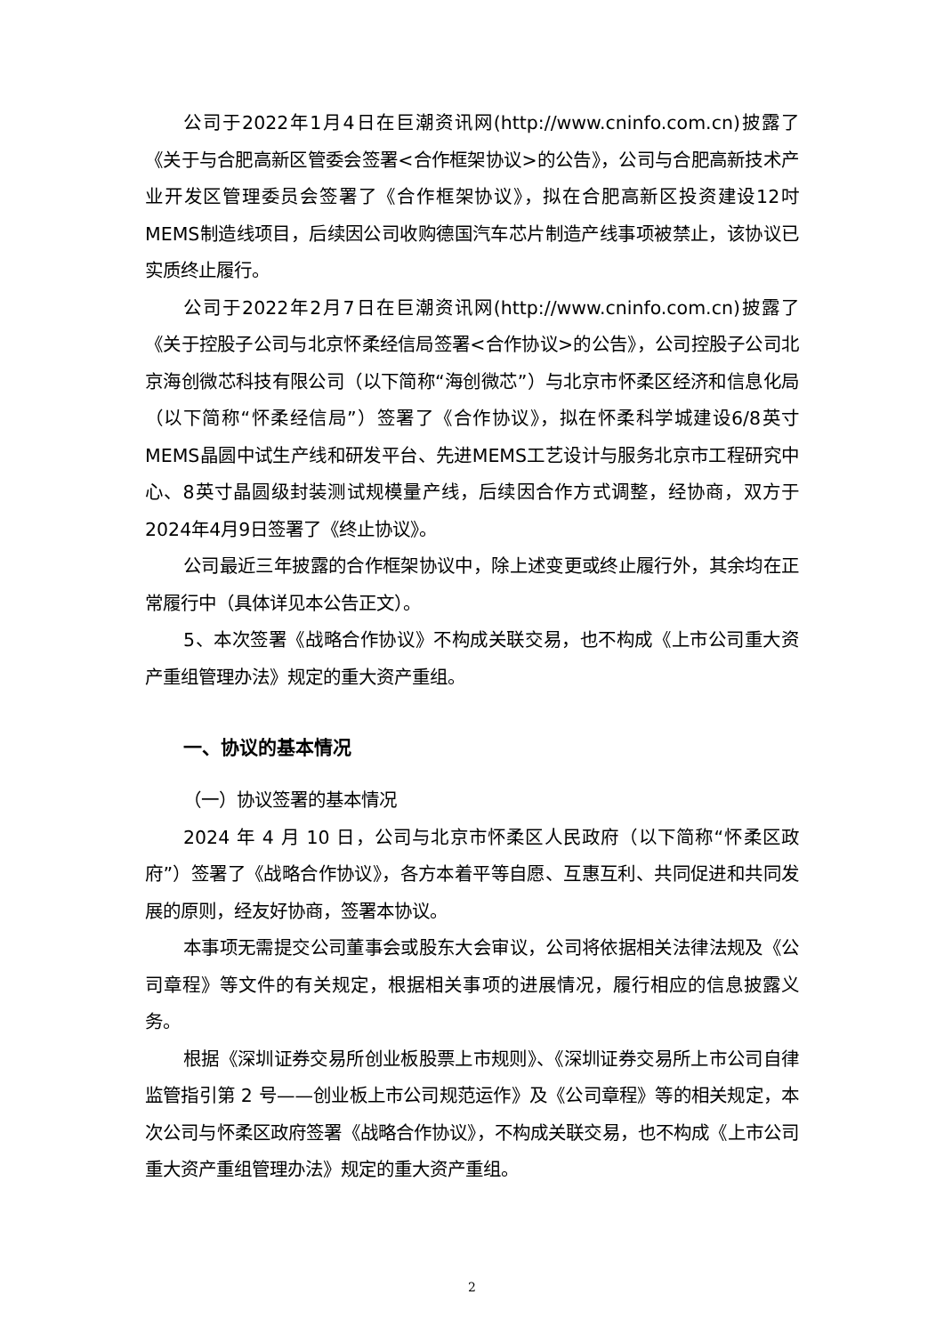公司于2022年1月4日在巨潮资讯网(http://www.cninfo.com.cn)披露了《关于与合肥高新区管委会签署<合作框架协议>的公告》，公司与合肥高新技术产业开发区管理委员会签署了《合作框架协议》，拟在合肥高新区投资建设12吋MEMS制造线项目，后续因公司收购德国汽车芯片制造产线事项被禁止，该协议已实质终止履行。
公司于2022年2月7日在巨潮资讯网(http://www.cninfo.com.cn)披露了《关于控股子公司与北京怀柔经信局签署<合作协议>的公告》，公司控股子公司北京海创微芯科技有限公司（以下简称“海创微芯”）与北京市怀柔区经济和信息化局（以下简称“怀柔经信局”）签署了《合作协议》，拟在怀柔科学城建设6/8英寸MEMS晶圆中试生产线和研发平台、先进MEMS工艺设计与服务北京市工程研究中心、8英寸晶圆级封装测试规模量产线，后续因合作方式调整，经协商，双方于2024年4月9日签署了《终止协议》。
公司最近三年披露的合作框架协议中，除上述变更或终止履行外，其余均在正常履行中（具体详见本公告正文）。
5、本次签署《战略合作协议》不构成关联交易，也不构成《上市公司重大资产重组管理办法》规定的重大资产重组。
一、协议的基本情况
（一）协议签署的基本情况
2024 年 4 月 10 日，公司与北京市怀柔区人民政府（以下简称“怀柔区政府”）签署了《战略合作协议》，各方本着平等自愿、互惠互利、共同促进和共同发展的原则，经友好协商，签署本协议。
本事项无需提交公司董事会或股东大会审议，公司将依据相关法律法规及《公司章程》等文件的有关规定，根据相关事项的进展情况，履行相应的信息披露义务。
根据《深圳证券交易所创业板股票上市规则》、《深圳证券交易所上市公司自律监管指引第 2 号——创业板上市公司规范运作》及《公司章程》等的相关规定，本次公司与怀柔区政府签署《战略合作协议》，不构成关联交易，也不构成《上市公司重大资产重组管理办法》规定的重大资产重组。
2